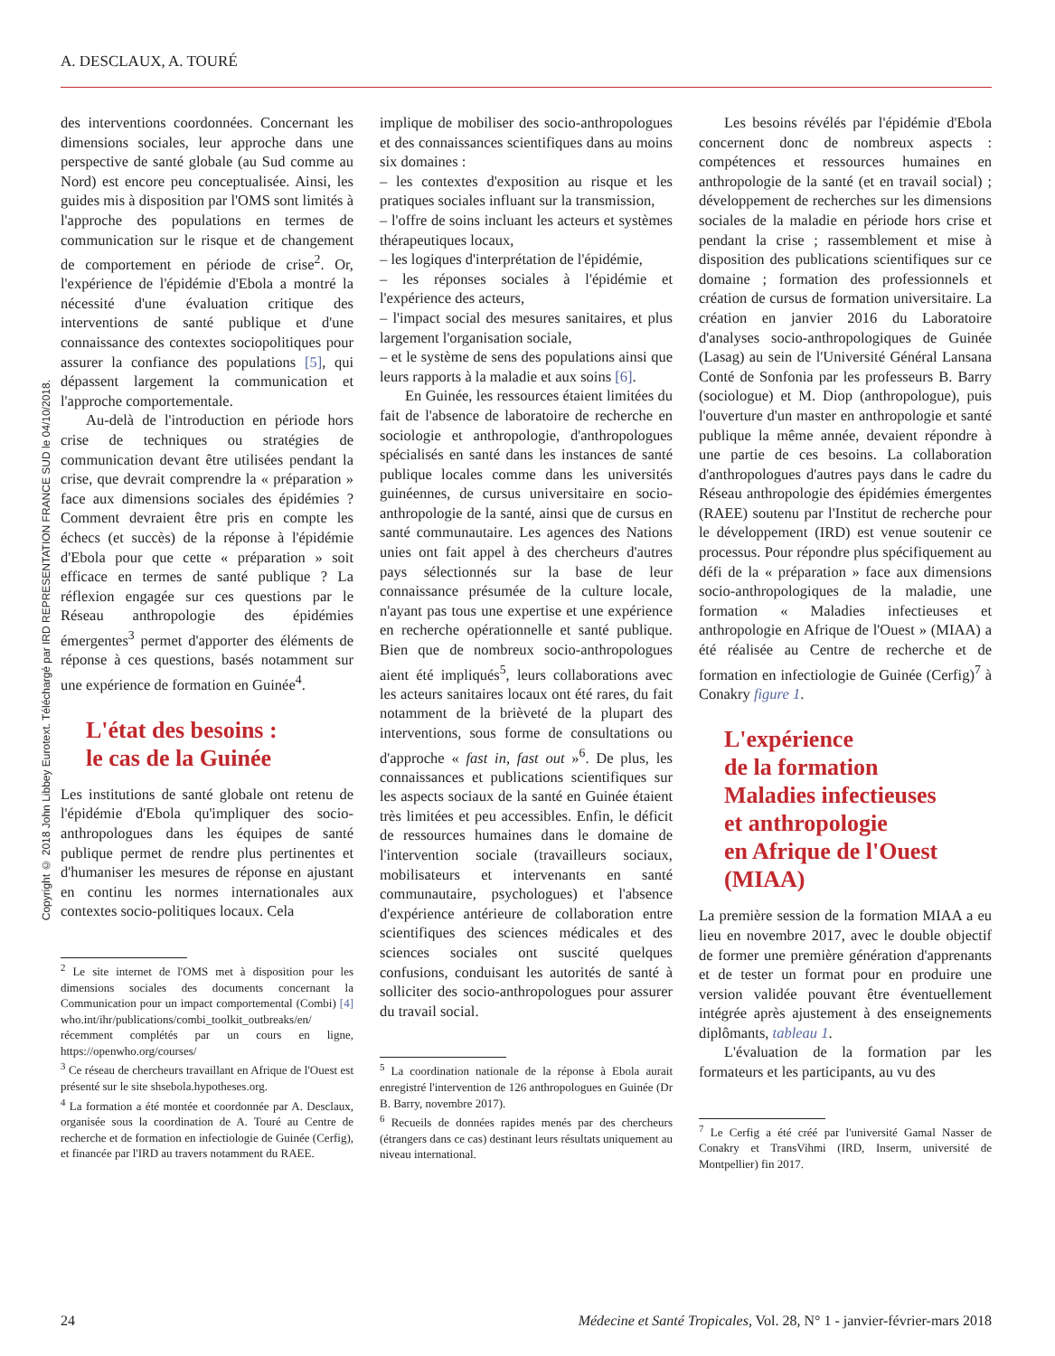A. DESCLAUX, A. TOURÉ
Copyright © 2018 John Libbey Eurotext. Téléchargé par IRD REPRESENTATION FRANCE SUD le 04/10/2018.
des interventions coordonnées. Concernant les dimensions sociales, leur approche dans une perspective de santé globale (au Sud comme au Nord) est encore peu conceptualisée. Ainsi, les guides mis à disposition par l'OMS sont limités à l'approche des populations en termes de communication sur le risque et de changement de comportement en période de crise<sup>2</sup>. Or, l'expérience de l'épidémie d'Ebola a montré la nécessité d'une évaluation critique des interventions de santé publique et d'une connaissance des contextes sociopolitiques pour assurer la confiance des populations [5], qui dépassent largement la communication et l'approche comportementale.
Au-delà de l'introduction en période hors crise de techniques ou stratégies de communication devant être utilisées pendant la crise, que devrait comprendre la « préparation » face aux dimensions sociales des épidémies ? Comment devraient être pris en compte les échecs (et succès) de la réponse à l'épidémie d'Ebola pour que cette « préparation » soit efficace en termes de santé publique ? La réflexion engagée sur ces questions par le Réseau anthropologie des épidémies émergentes<sup>3</sup> permet d'apporter des éléments de réponse à ces questions, basés notamment sur une expérience de formation en Guinée<sup>4</sup>.
L'état des besoins :
le cas de la Guinée
Les institutions de santé globale ont retenu de l'épidémie d'Ebola qu'impliquer des socio-anthropologues dans les équipes de santé publique permet de rendre plus pertinentes et d'humaniser les mesures de réponse en ajustant en continu les normes internationales aux contextes socio-politiques locaux. Cela
<sup>2</sup> Le site internet de l'OMS met à disposition pour les dimensions sociales des documents concernant la Communication pour un impact comportemental (Combi) [4] who.int/ihr/publications/combi_toolkit_outbreaks/en/ récemment complétés par un cours en ligne, https://openwho.org/courses/
<sup>3</sup> Ce réseau de chercheurs travaillant en Afrique de l'Ouest est présenté sur le site shsebola.hypotheses.org.
<sup>4</sup> La formation a été montée et coordonnée par A. Desclaux, organisée sous la coordination de A. Touré au Centre de recherche et de formation en infectiologie de Guinée (Cerfig), et financée par l'IRD au travers notamment du RAEE.
implique de mobiliser des socio-anthropologues et des connaissances scientifiques dans au moins six domaines :
– les contextes d'exposition au risque et les pratiques sociales influant sur la transmission,
– l'offre de soins incluant les acteurs et systèmes thérapeutiques locaux,
– les logiques d'interprétation de l'épidémie,
– les réponses sociales à l'épidémie et l'expérience des acteurs,
– l'impact social des mesures sanitaires, et plus largement l'organisation sociale,
– et le système de sens des populations ainsi que leurs rapports à la maladie et aux soins [6].
En Guinée, les ressources étaient limitées du fait de l'absence de laboratoire de recherche en sociologie et anthropologie, d'anthropologues spécialisés en santé dans les instances de santé publique locales comme dans les universités guinéennes, de cursus universitaire en socio-anthropologie de la santé, ainsi que de cursus en santé communautaire. Les agences des Nations unies ont fait appel à des chercheurs d'autres pays sélectionnés sur la base de leur connaissance présumée de la culture locale, n'ayant pas tous une expertise et une expérience en recherche opérationnelle et santé publique. Bien que de nombreux socio-anthropologues aient été impliqués<sup>5</sup>, leurs collaborations avec les acteurs sanitaires locaux ont été rares, du fait notamment de la brièveté de la plupart des interventions, sous forme de consultations ou d'approche « fast in, fast out »<sup>6</sup>. De plus, les connaissances et publications scientifiques sur les aspects sociaux de la santé en Guinée étaient très limitées et peu accessibles. Enfin, le déficit de ressources humaines dans le domaine de l'intervention sociale (travailleurs sociaux, mobilisateurs et intervenants en santé communautaire, psychologues) et l'absence d'expérience antérieure de collaboration entre scientifiques des sciences médicales et des sciences sociales ont suscité quelques confusions, conduisant les autorités de santé à solliciter des socio-anthropologues pour assurer du travail social.
<sup>5</sup> La coordination nationale de la réponse à Ebola aurait enregistré l'intervention de 126 anthropologues en Guinée (Dr B. Barry, novembre 2017).
<sup>6</sup> Recueils de données rapides menés par des chercheurs (étrangers dans ce cas) destinant leurs résultats uniquement au niveau international.
Les besoins révélés par l'épidémie d'Ebola concernent donc de nombreux aspects : compétences et ressources humaines en anthropologie de la santé (et en travail social) ; développement de recherches sur les dimensions sociales de la maladie en période hors crise et pendant la crise ; rassemblement et mise à disposition des publications scientifiques sur ce domaine ; formation des professionnels et création de cursus de formation universitaire. La création en janvier 2016 du Laboratoire d'analyses socio-anthropologiques de Guinée (Lasag) au sein de l'Université Général Lansana Conté de Sonfonia par les professeurs B. Barry (sociologue) et M. Diop (anthropologue), puis l'ouverture d'un master en anthropologie et santé publique la même année, devaient répondre à une partie de ces besoins. La collaboration d'anthropologues d'autres pays dans le cadre du Réseau anthropologie des épidémies émergentes (RAEE) soutenu par l'Institut de recherche pour le développement (IRD) est venue soutenir ce processus. Pour répondre plus spécifiquement au défi de la « préparation » face aux dimensions socio-anthropologiques de la maladie, une formation « Maladies infectieuses et anthropologie en Afrique de l'Ouest » (MIAA) a été réalisée au Centre de recherche et de formation en infectiologie de Guinée (Cerfig)<sup>7</sup> à Conakry figure 1.
L'expérience
de la formation
Maladies infectieuses
et anthropologie
en Afrique de l'Ouest
(MIAA)
La première session de la formation MIAA a eu lieu en novembre 2017, avec le double objectif de former une première génération d'apprenants et de tester un format pour en produire une version validée pouvant être éventuellement intégrée après ajustement à des enseignements diplômants, tableau 1.
L'évaluation de la formation par les formateurs et les participants, au vu des
<sup>7</sup> Le Cerfig a été créé par l'université Gamal Nasser de Conakry et TransVihmi (IRD, Inserm, université de Montpellier) fin 2017.
24 Médecine et Santé Tropicales, Vol. 28, N° 1 - janvier-février-mars 2018